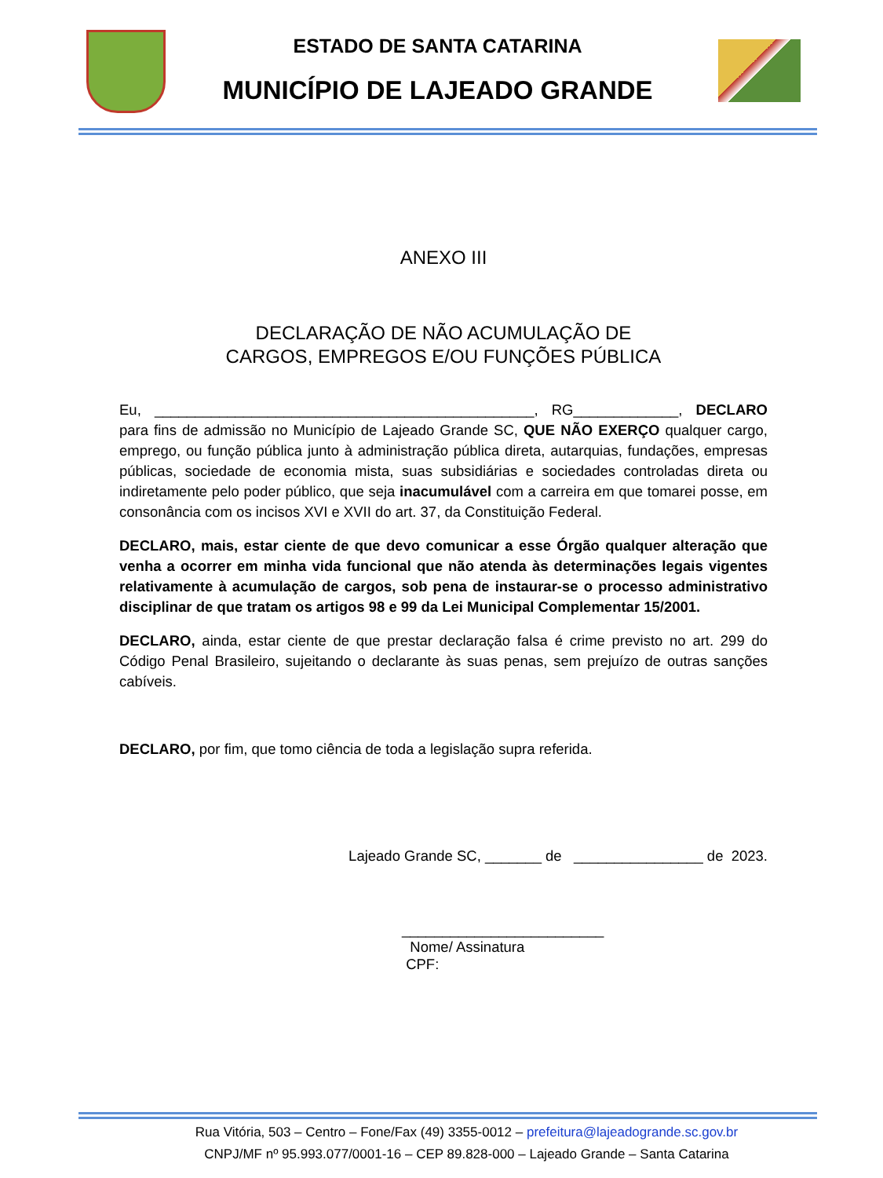ESTADO DE SANTA CATARINA
MUNICÍPIO DE LAJEADO GRANDE
ANEXO III
DECLARAÇÃO DE NÃO ACUMULAÇÃO DE
CARGOS, EMPREGOS E/OU FUNÇÕES PÚBLICA
Eu, _______________________________________________, RG_____________, DECLARO para fins de admissão no Município de Lajeado Grande SC, QUE NÃO EXERÇO qualquer cargo, emprego, ou função pública junto à administração pública direta, autarquias, fundações, empresas públicas, sociedade de economia mista, suas subsidiárias e sociedades controladas direta ou indiretamente pelo poder público, que seja inacumulável com a carreira em que tomarei posse, em consonância com os incisos XVI e XVII do art. 37, da Constituição Federal.
DECLARO, mais, estar ciente de que devo comunicar a esse Órgão qualquer alteração que venha a ocorrer em minha vida funcional que não atenda às determinações legais vigentes relativamente à acumulação de cargos, sob pena de instaurar-se o processo administrativo disciplinar de que tratam os artigos 98 e 99 da Lei Municipal Complementar 15/2001.
DECLARO, ainda, estar ciente de que prestar declaração falsa é crime previsto no art. 299 do Código Penal Brasileiro, sujeitando o declarante às suas penas, sem prejuízo de outras sanções cabíveis.
DECLARO, por fim, que tomo ciência de toda a legislação supra referida.
Lajeado Grande SC, _______ de ________________ de 2023.
_________________________
Nome/ Assinatura
CPF:
Rua Vitória, 503 – Centro – Fone/Fax (49) 3355-0012 – prefeitura@lajeadogrande.sc.gov.br
CNPJ/MF nº 95.993.077/0001-16 – CEP 89.828-000 – Lajeado Grande – Santa Catarina